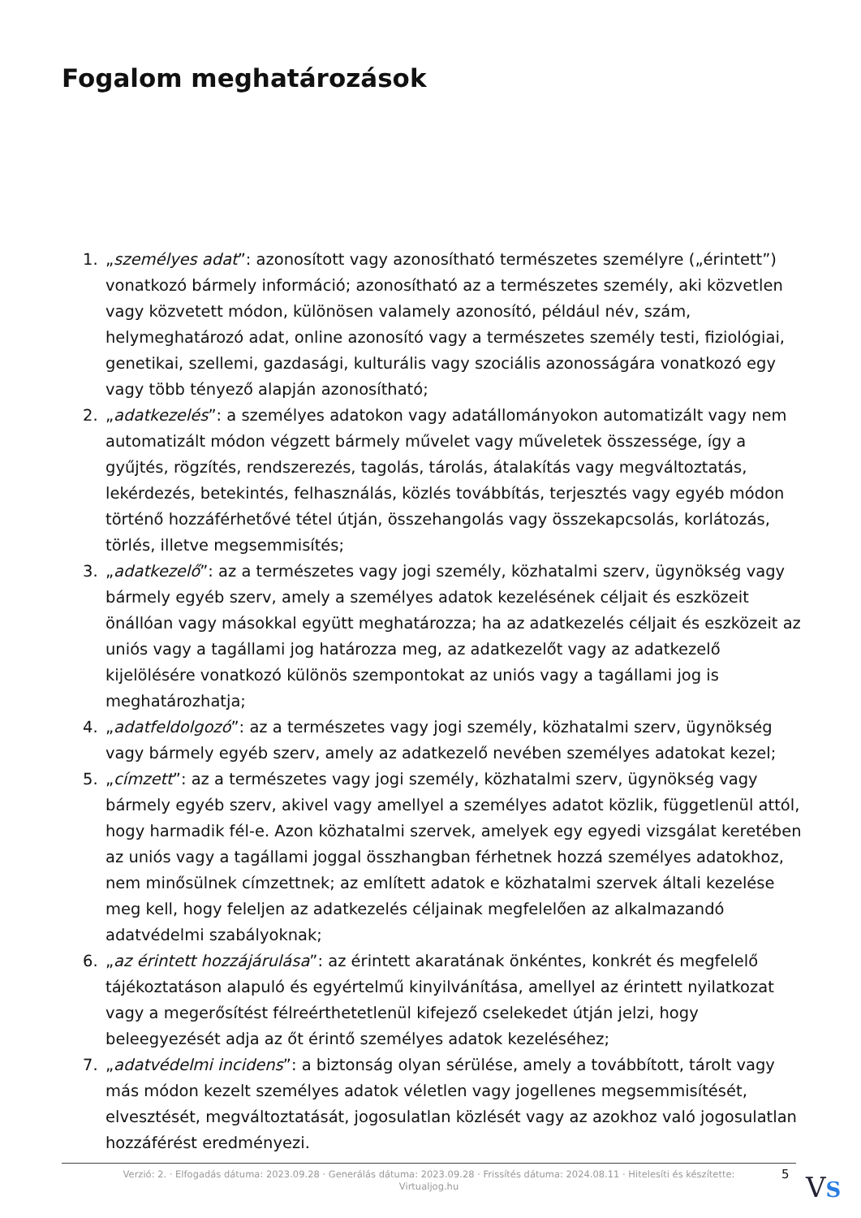Fogalom meghatározások
1. „személyes adat”: azonosított vagy azonosítható természetes személyre („érintett”) vonatkozó bármely információ; azonosítható az a természetes személy, aki közvetlen vagy közvetett módon, különösen valamely azonosító, például név, szám, helymeghatározó adat, online azonosító vagy a természetes személy testi, fiziológiai, genetikai, szellemi, gazdasági, kulturális vagy szociális azonosságára vonatkozó egy vagy több tényező alapján azonosítható;
2. „adatkezelés”: a személyes adatokon vagy adatállományokon automatizált vagy nem automatizált módon végzett bármely művelet vagy műveletek összessége, így a gyűjtés, rögzítés, rendszerezés, tagolás, tárolás, átalakítás vagy megváltoztatás, lekérdezés, betekintés, felhasználás, közlés továbbítás, terjesztés vagy egyéb módon történő hozzáférhetővé tétel útján, összehangolás vagy összekapcsolás, korlátozás, törlés, illetve megsemmisítés;
3. „adatkezelő”: az a természetes vagy jogi személy, közhatalmi szerv, ügynökség vagy bármely egyéb szerv, amely a személyes adatok kezelésének céljait és eszközeit önállóan vagy másokkal együtt meghatározza; ha az adatkezelés céljait és eszközeit az uniós vagy a tagállami jog határozza meg, az adatkezelőt vagy az adatkezelő kijelölésére vonatkozó különös szempontokat az uniós vagy a tagállami jog is meghatározhatja;
4. „adatfeldolgozó”: az a természetes vagy jogi személy, közhatalmi szerv, ügynökség vagy bármely egyéb szerv, amely az adatkezelő nevében személyes adatokat kezel;
5. „címzett”: az a természetes vagy jogi személy, közhatalmi szerv, ügynökség vagy bármely egyéb szerv, akivel vagy amellyel a személyes adatot közlik, függetlenül attól, hogy harmadik fél-e. Azon közhatalmi szervek, amelyek egy egyedi vizsgálat keretében az uniós vagy a tagállami joggal összhangban férhetnek hozzá személyes adatokhoz, nem minősülnek címzettnek; az említett adatok e közhatalmi szervek általi kezelése meg kell, hogy feleljen az adatkezelés céljainak megfelelően az alkalmazandó adatvédelmi szabályoknak;
6. „az érintett hozzájárulása”: az érintett akaratának önkéntes, konkrét és megfelelő tájékoztatáson alapuló és egyértelmű kinyilvánítása, amellyel az érintett nyilatkozat vagy a megerősítést félreérthetetlenül kifejező cselekedet útján jelzi, hogy beleegyezését adja az őt érintő személyes adatok kezeléséhez;
7. „adatvédelmi incidens”: a biztonság olyan sérülése, amely a továbbított, tárolt vagy más módon kezelt személyes adatok véletlen vagy jogellenes megsemmisítését, elvesztését, megváltoztatását, jogosulatlan közlését vagy az azokhoz való jogosulatlan hozzáférést eredményezi.
Verzió: 2. · Elfogadás dátuma: 2023.09.28 · Generálás dátuma: 2023.09.28 · Frissítés dátuma: 2024.08.11 · Hitelesíti és készítette:
Virtualjog.hu
5 VS